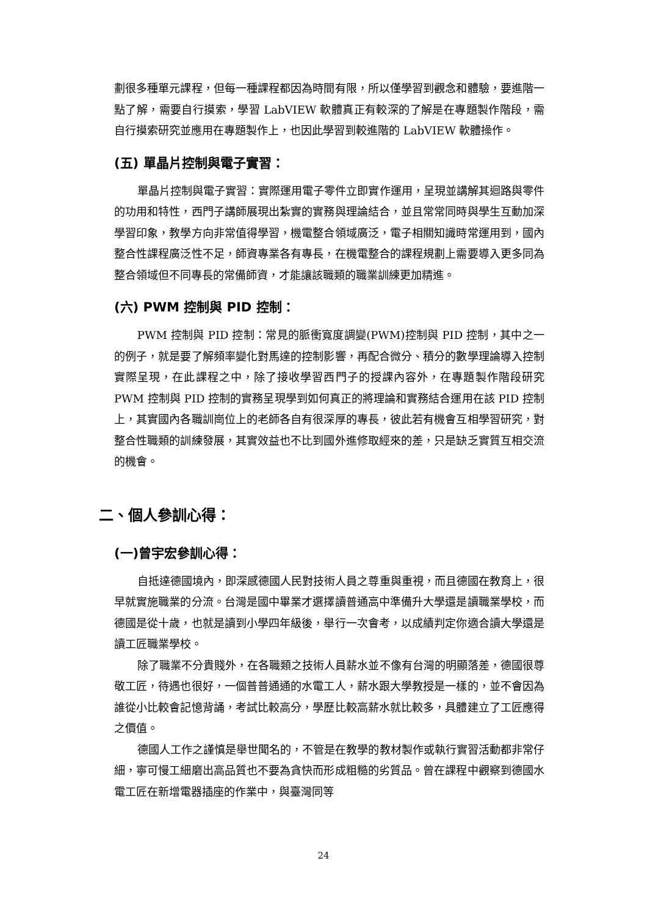劃很多種單元課程，但每一種課程都因為時間有限，所以僅學習到觀念和體驗，要進階一點了解，需要自行摸索，學習 LabVIEW 軟體真正有較深的了解是在專題製作階段，需自行摸索研究並應用在專題製作上，也因此學習到較進階的 LabVIEW 軟體操作。
(五) 單晶片控制與電子實習：
單晶片控制與電子實習：實際運用電子零件立即實作運用，呈現並講解其迴路與零件的功用和特性，西門子講師展現出紮實的實務與理論結合，並且常常同時與學生互動加深學習印象，教學方向非常值得學習，機電整合領域廣泛，電子相關知識時常運用到，國內整合性課程廣泛性不足，師資專業各有專長，在機電整合的課程規劃上需要導入更多同為整合領域但不同專長的常備師資，才能讓該職類的職業訓練更加精進。
(六) PWM 控制與 PID 控制：
PWM 控制與 PID 控制：常見的脈衝寬度調變(PWM)控制與 PID 控制，其中之一的例子，就是要了解頻率變化對馬達的控制影響，再配合微分、積分的數學理論導入控制實際呈現，在此課程之中，除了接收學習西門子的授課內容外，在專題製作階段研究 PWM 控制與 PID 控制的實務呈現學到如何真正的將理論和實務結合運用在該 PID 控制上，其實國內各職訓崗位上的老師各自有很深厚的專長，彼此若有機會互相學習研究，對整合性職類的訓練發展，其實效益也不比到國外進修取經來的差，只是缺乏實質互相交流的機會。
二、個人參訓心得：
(一)曾宇宏參訓心得：
自抵達德國境內，即深感德國人民對技術人員之尊重與重視，而且德國在教育上，很早就實施職業的分流。台灣是國中畢業才選擇讀普通高中準備升大學還是讀職業學校，而德國是從十歲，也就是讀到小學四年級後，舉行一次會考，以成績判定你適合讀大學還是讀工匠職業學校。
除了職業不分貴賤外，在各職類之技術人員薪水並不像有台灣的明顯落差，德國很尊敬工匠，待遇也很好，一個普普通通的水電工人，薪水跟大學教授是一樣的，並不會因為誰從小比較會記憶背誦，考試比較高分，學歷比較高薪水就比較多，具體建立了工匠應得之價值。
德國人工作之謹慎是舉世聞名的，不管是在教學的教材製作或執行實習活動都非常仔細，寧可慢工細磨出高品質也不要為貪快而形成粗糙的劣質品。曾在課程中觀察到德國水電工匠在新增電器插座的作業中，與臺灣同等
24